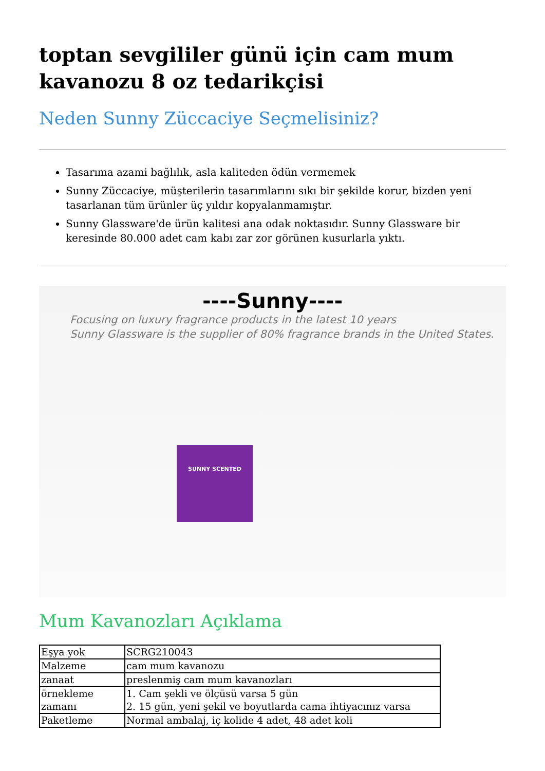toptan sevgililer günü için cam mum kavanozu 8 oz tedarikçisi
Neden Sunny Züccaciye Seçmelisiniz?
Tasarıma azami bağlılık, asla kaliteden ödün vermemek
Sunny Züccaciye, müşterilerin tasarımlarını sıkı bir şekilde korur, bizden yeni tasarlanan tüm ürünler üç yıldır kopyalanmamıştır.
Sunny Glassware'de ürün kalitesi ana odak noktasıdır. Sunny Glassware bir keresinde 80.000 adet cam kabı zar zor görünen kusurlarla yıktı.
----Sunny----
Focusing on luxury fragrance products in the latest 10 years
Sunny Glassware is the supplier of 80% fragrance brands in the United States.
SUNNY SCENTED
Mum Kavanozları Açıklama
| Eşya yok | SCRG210043 |
| Malzeme | cam mum kavanozu |
| zanaat | preslenmiş cam mum kavanozları |
| örnekleme zamanı | 1. Cam şekli ve ölçüsü varsa 5 gün 2. 15 gün, yeni şekil ve boyutlarda cama ihtiyacınız varsa |
| Paketleme | Normal ambalaj, iç kolide 4 adet, 48 adet koli |